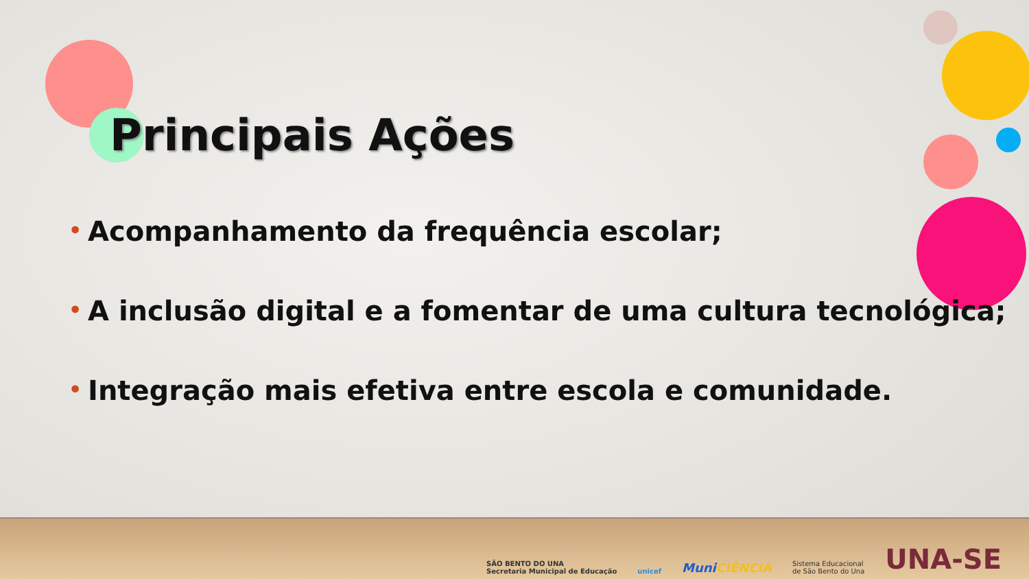Principais Ações
• Acompanhamento da frequência escolar;
• A inclusão digital e a fomentar de uma cultura tecnológica;
• Integração mais efetiva entre escola e comunidade.
SÃO BENTO DO UNA
Secretaria Municipal de Educação
unicef
MuniCIÊNCIA
Sistema Educacional
de São Bento do Una
UNA-SE